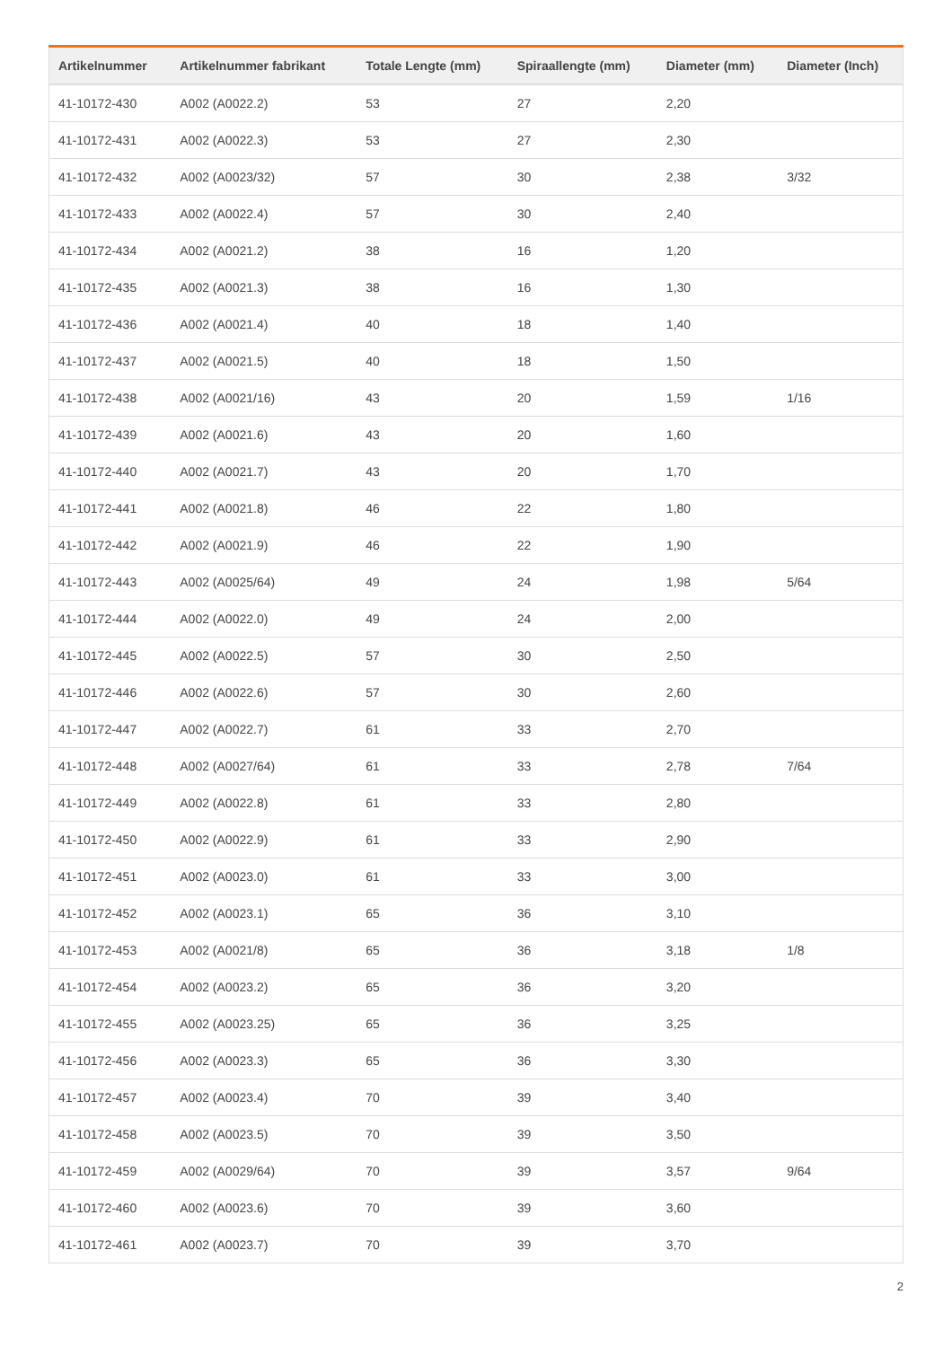| Artikelnummer | Artikelnummer fabrikant | Totale Lengte (mm) | Spiraallengte (mm) | Diameter (mm) | Diameter (Inch) |
| --- | --- | --- | --- | --- | --- |
| 41-10172-430 | A002 (A0022.2) | 53 | 27 | 2,20 | |
| 41-10172-431 | A002 (A0022.3) | 53 | 27 | 2,30 | |
| 41-10172-432 | A002 (A0023/32) | 57 | 30 | 2,38 | 3/32 |
| 41-10172-433 | A002 (A0022.4) | 57 | 30 | 2,40 | |
| 41-10172-434 | A002 (A0021.2) | 38 | 16 | 1,20 | |
| 41-10172-435 | A002 (A0021.3) | 38 | 16 | 1,30 | |
| 41-10172-436 | A002 (A0021.4) | 40 | 18 | 1,40 | |
| 41-10172-437 | A002 (A0021.5) | 40 | 18 | 1,50 | |
| 41-10172-438 | A002 (A0021/16) | 43 | 20 | 1,59 | 1/16 |
| 41-10172-439 | A002 (A0021.6) | 43 | 20 | 1,60 | |
| 41-10172-440 | A002 (A0021.7) | 43 | 20 | 1,70 | |
| 41-10172-441 | A002 (A0021.8) | 46 | 22 | 1,80 | |
| 41-10172-442 | A002 (A0021.9) | 46 | 22 | 1,90 | |
| 41-10172-443 | A002 (A0025/64) | 49 | 24 | 1,98 | 5/64 |
| 41-10172-444 | A002 (A0022.0) | 49 | 24 | 2,00 | |
| 41-10172-445 | A002 (A0022.5) | 57 | 30 | 2,50 | |
| 41-10172-446 | A002 (A0022.6) | 57 | 30 | 2,60 | |
| 41-10172-447 | A002 (A0022.7) | 61 | 33 | 2,70 | |
| 41-10172-448 | A002 (A0027/64) | 61 | 33 | 2,78 | 7/64 |
| 41-10172-449 | A002 (A0022.8) | 61 | 33 | 2,80 | |
| 41-10172-450 | A002 (A0022.9) | 61 | 33 | 2,90 | |
| 41-10172-451 | A002 (A0023.0) | 61 | 33 | 3,00 | |
| 41-10172-452 | A002 (A0023.1) | 65 | 36 | 3,10 | |
| 41-10172-453 | A002 (A0021/8) | 65 | 36 | 3,18 | 1/8 |
| 41-10172-454 | A002 (A0023.2) | 65 | 36 | 3,20 | |
| 41-10172-455 | A002 (A0023.25) | 65 | 36 | 3,25 | |
| 41-10172-456 | A002 (A0023.3) | 65 | 36 | 3,30 | |
| 41-10172-457 | A002 (A0023.4) | 70 | 39 | 3,40 | |
| 41-10172-458 | A002 (A0023.5) | 70 | 39 | 3,50 | |
| 41-10172-459 | A002 (A0029/64) | 70 | 39 | 3,57 | 9/64 |
| 41-10172-460 | A002 (A0023.6) | 70 | 39 | 3,60 | |
| 41-10172-461 | A002 (A0023.7) | 70 | 39 | 3,70 | |
2